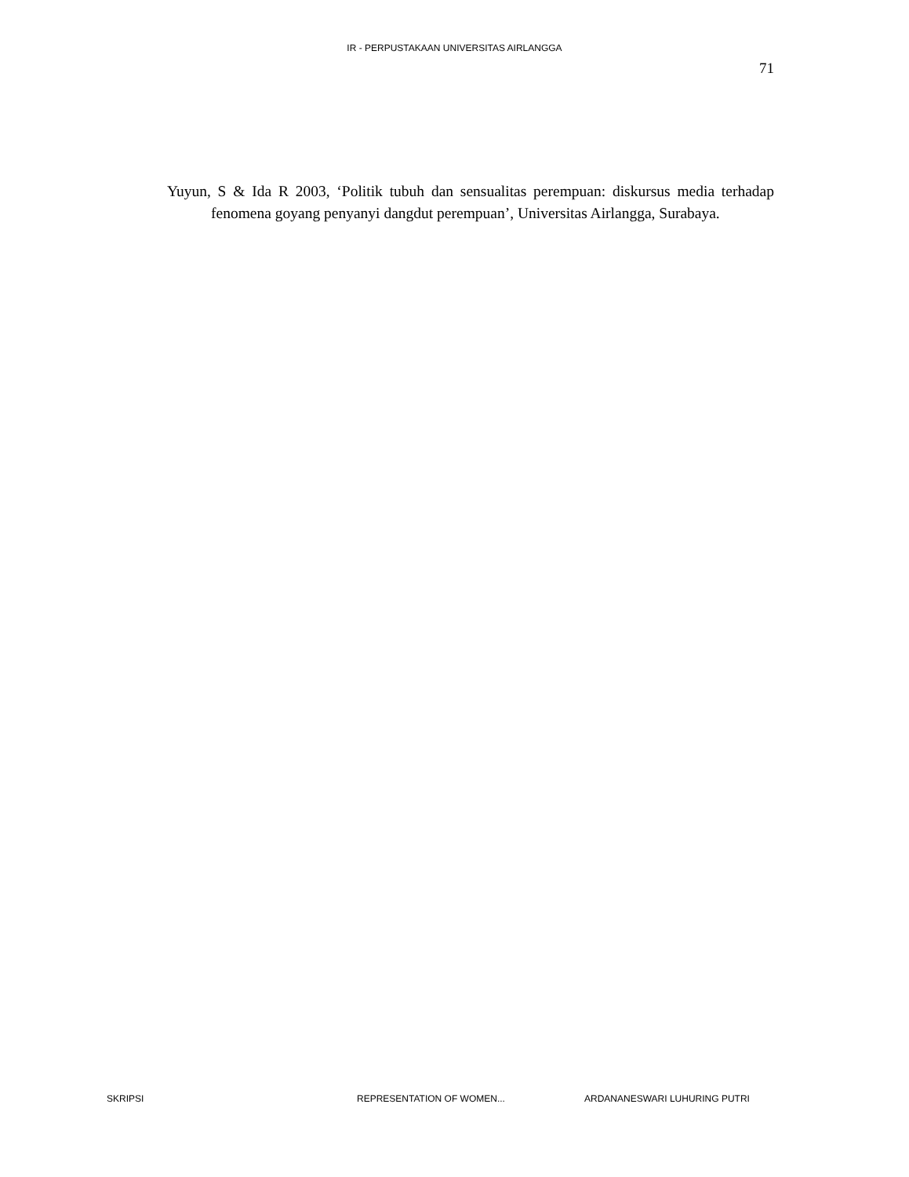IR - PERPUSTAKAAN UNIVERSITAS AIRLANGGA
71
Yuyun, S & Ida R 2003, ‘Politik tubuh dan sensualitas perempuan: diskursus media terhadap fenomena goyang penyanyi dangdut perempuan’, Universitas Airlangga, Surabaya.
SKRIPSI REPRESENTATION OF WOMEN... ARDANANESWARI LUHURING PUTRI